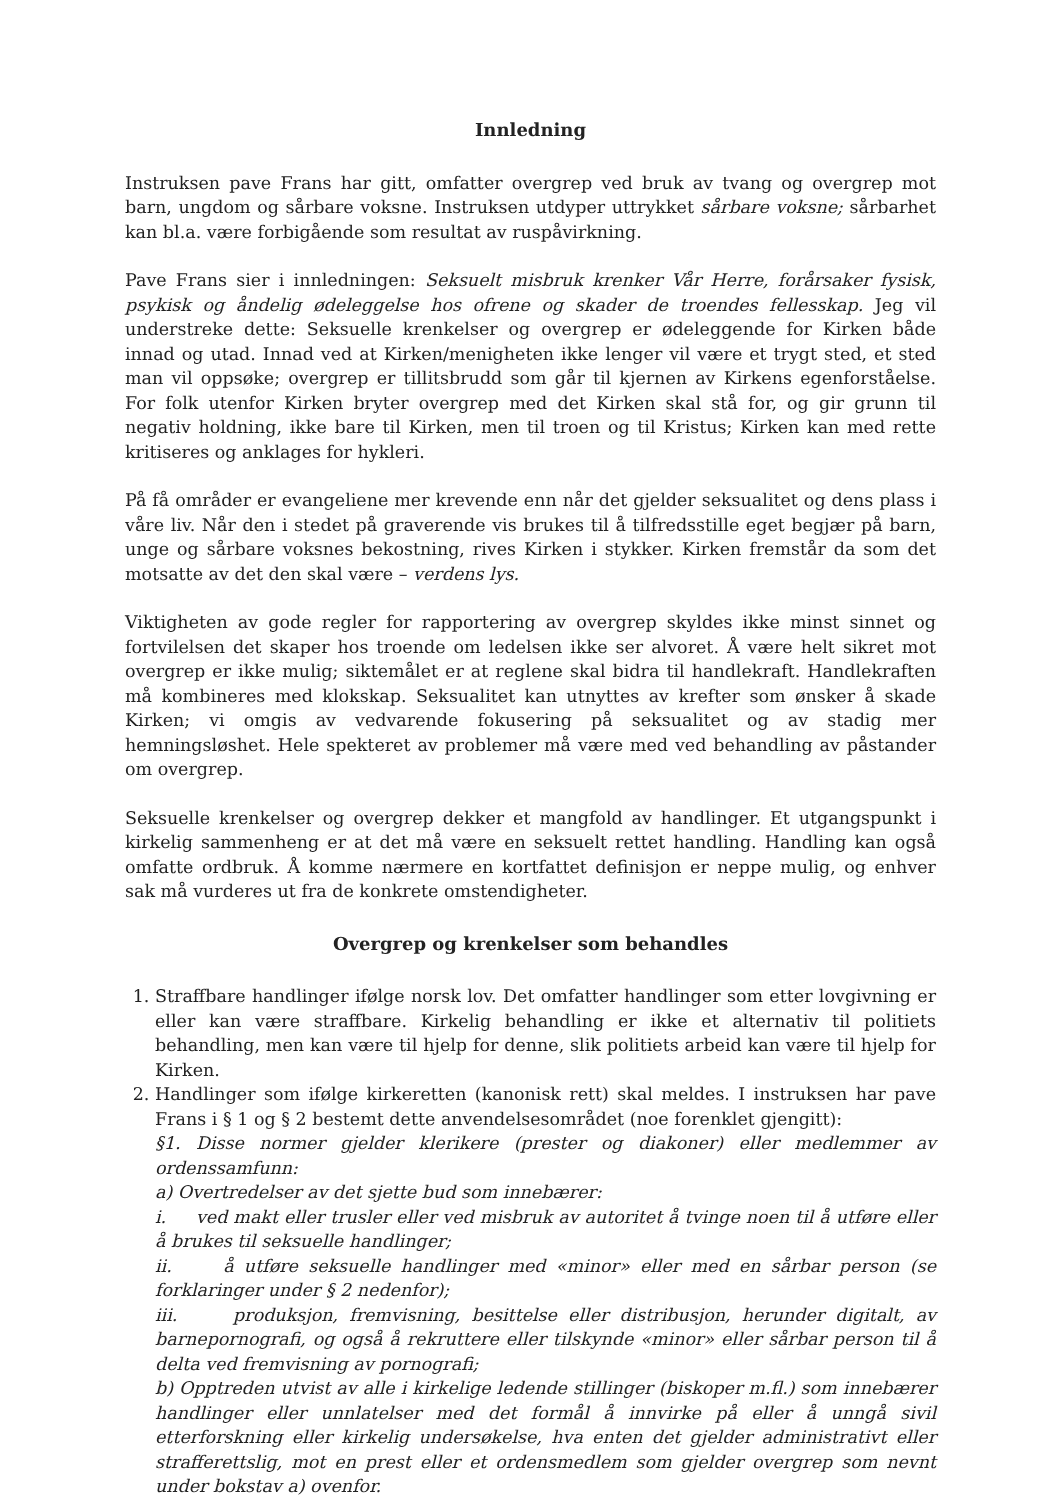Innledning
Instruksen pave Frans har gitt, omfatter overgrep ved bruk av tvang og overgrep mot barn, ungdom og sårbare voksne. Instruksen utdyper uttrykket sårbare voksne; sårbarhet kan bl.a. være forbigående som resultat av ruspåvirkning.
Pave Frans sier i innledningen: Seksuelt misbruk krenker Vår Herre, forårsaker fysisk, psykisk og åndelig ødeleggelse hos ofrene og skader de troendes fellesskap. Jeg vil understreke dette: Seksuelle krenkelser og overgrep er ødeleggende for Kirken både innad og utad. Innad ved at Kirken/menigheten ikke lenger vil være et trygt sted, et sted man vil oppsøke; overgrep er tillitsbrudd som går til kjernen av Kirkens egenforståelse. For folk utenfor Kirken bryter overgrep med det Kirken skal stå for, og gir grunn til negativ holdning, ikke bare til Kirken, men til troen og til Kristus; Kirken kan med rette kritiseres og anklages for hykleri.
På få områder er evangeliene mer krevende enn når det gjelder seksualitet og dens plass i våre liv. Når den i stedet på graverende vis brukes til å tilfredsstille eget begjær på barn, unge og sårbare voksnes bekostning, rives Kirken i stykker. Kirken fremstår da som det motsatte av det den skal være – verdens lys.
Viktigheten av gode regler for rapportering av overgrep skyldes ikke minst sinnet og fortvilelsen det skaper hos troende om ledelsen ikke ser alvoret. Å være helt sikret mot overgrep er ikke mulig; siktemålet er at reglene skal bidra til handlekraft. Handlekraften må kombineres med klokskap. Seksualitet kan utnyttes av krefter som ønsker å skade Kirken; vi omgis av vedvarende fokusering på seksualitet og av stadig mer hemningsløshet. Hele spekteret av problemer må være med ved behandling av påstander om overgrep.
Seksuelle krenkelser og overgrep dekker et mangfold av handlinger. Et utgangspunkt i kirkelig sammenheng er at det må være en seksuelt rettet handling. Handling kan også omfatte ordbruk. Å komme nærmere en kortfattet definisjon er neppe mulig, og enhver sak må vurderes ut fra de konkrete omstendigheter.
Overgrep og krenkelser som behandles
1. Straffbare handlinger ifølge norsk lov. Det omfatter handlinger som etter lovgivning er eller kan være straffbare. Kirkelig behandling er ikke et alternativ til politiets behandling, men kan være til hjelp for denne, slik politiets arbeid kan være til hjelp for Kirken.
2. Handlinger som ifølge kirkeretten (kanonisk rett) skal meldes. I instruksen har pave Frans i § 1 og § 2 bestemt dette anvendelsesområdet (noe forenklet gjengitt):
§1. Disse normer gjelder klerikere (prester og diakoner) eller medlemmer av ordenssamfunn:
a) Overtredelser av det sjette bud som innebærer:
i. ved makt eller trusler eller ved misbruk av autoritet å tvinge noen til å utføre eller å brukes til seksuelle handlinger;
ii. å utføre seksuelle handlinger med «minor» eller med en sårbar person (se forklaringer under § 2 nedenfor);
iii. produksjon, fremvisning, besittelse eller distribusjon, herunder digitalt, av barnepornografi, og også å rekruttere eller tilskynde «minor» eller sårbar person til å delta ved fremvisning av pornografi;
b) Opptreden utvist av alle i kirkelige ledende stillinger (biskoper m.fl.) som innebærer handlinger eller unnlatelser med det formål å innvirke på eller å unngå sivil etterforskning eller kirkelig undersøkelse, hva enten det gjelder administrativt eller strafferettslig, mot en prest eller et ordensmedlem som gjelder overgrep som nevnt under bokstav a) ovenfor.